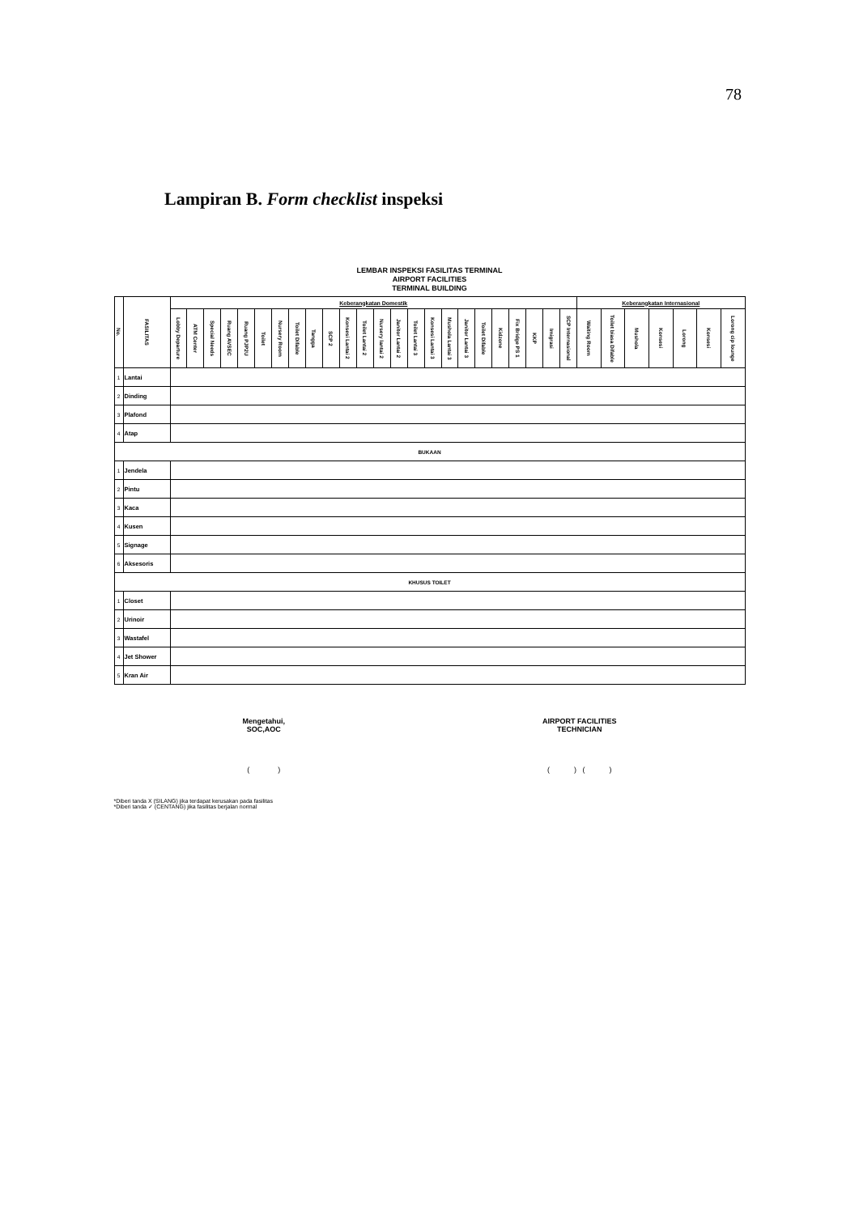78
Lampiran B. Form checklist inspeksi
LEMBAR INSPEKSI FASILITAS TERMINAL
AIRPORT FACILITIES
TERMINAL BUILDING
| No. | FASILITAS | Keberangkatan Domestik | | | | | | | | | | | | | | | | | | | | | | | | Keberangkatan Internasional | | | | | | |
| --- | --- | --- | --- | --- | --- | --- | --- | --- | --- | --- | --- | --- | --- | --- | --- | --- | --- | --- | --- | --- | --- | --- | --- | --- | --- | --- | --- | --- | --- | --- | --- | --- |
| | | Lobby Departure | ATM Center | Special Needs | Ruang AVSEC | Ruang PJP2U | Toilet | Nursery Room | Toilet Difable | Tangga | SCP 2 | Konsesi Lantai 2 | Toilet Lantai 2 | Nursery lantai 2 | Janitor Lantai 2 | Toilet Lantai 3 | Konsesi Lantai 3 | Mushola Lantai 3 | Janitor Lantai 3 | Toilet Difable | Kidzone | Fix Bridge PS 1 | KKP | Imigrasi | SCP Internasional | Waiting Room | Toilet biasa Difable | Mushola | Konsesi | Lorong | Konsesi | Lorong cip lounge |
| 1 | Lantai | | | | | | | | | | | | | | | | | | | | | | | | | | | | | | | |
| 2 | Dinding | | | | | | | | | | | | | | | | | | | | | | | | | | | | | | | |
| 3 | Plafond | | | | | | | | | | | | | | | | | | | | | | | | | | | | | | | |
| 4 | Atap | | | | | | | | | | | | | | | | | | | | | | | | | | | | | | | |
| BUKAAN | | | | | | | | | | | | | | | | | | | | | | | | | | | | | | | | |
| 1 | Jendela | | | | | | | | | | | | | | | | | | | | | | | | | | | | | | | |
| 2 | Pintu | | | | | | | | | | | | | | | | | | | | | | | | | | | | | | | |
| 3 | Kaca | | | | | | | | | | | | | | | | | | | | | | | | | | | | | | | |
| 4 | Kusen | | | | | | | | | | | | | | | | | | | | | | | | | | | | | | | |
| 5 | Signage | | | | | | | | | | | | | | | | | | | | | | | | | | | | | | | |
| 6 | Aksesoris | | | | | | | | | | | | | | | | | | | | | | | | | | | | | | | |
| KHUSUS TOILET | | | | | | | | | | | | | | | | | | | | | | | | | | | | | | | | |
| 1 | Closet | | | | | | | | | | | | | | | | | | | | | | | | | | | | | | | |
| 2 | Urinoir | | | | | | | | | | | | | | | | | | | | | | | | | | | | | | | |
| 3 | Wastafel | | | | | | | | | | | | | | | | | | | | | | | | | | | | | | | |
| 4 | Jet Shower | | | | | | | | | | | | | | | | | | | | | | | | | | | | | | | |
| 5 | Kran Air | | | | | | | | | | | | | | | | | | | | | | | | | | | | | | | |
Mengetahui,
SOC,AOC
( )
AIRPORT FACILITIES
TECHNICIAN
( ) ( )
*Diberi tanda X (SILANG) jika terdapat kerusakan pada fasilitas
*Diberi tanda ✓ (CENTANG) jika fasilitas berjalan normal